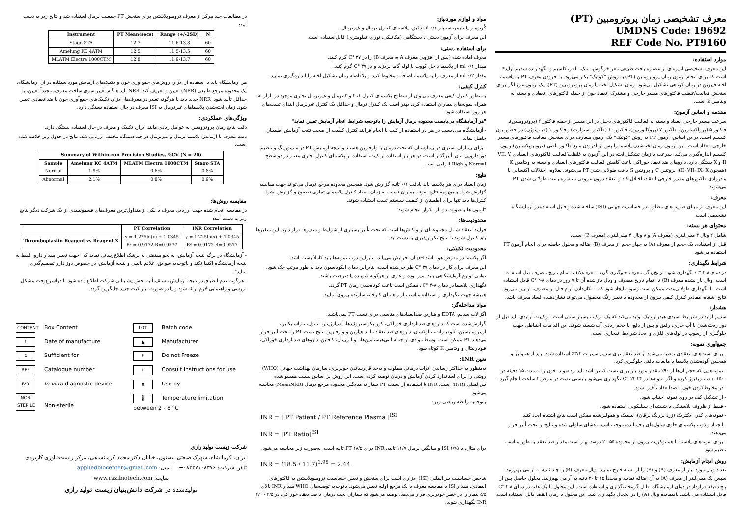معرف تشخیصی زمان پروترومبین (PT)
UMDNS Code: 19692
REF Code No. PT9160
موارد استفاده:
این معرف تشخیصی آمیزه‌ای از عصاره بافت طبیعی مغز خرگوش، نمک، بافر، کلسیم و نگهدارنده سدیم آزاید* است که برای انجام آزمون زمان پروترومبین (PT) به روش "کوئیک" بکار می‌رود. با افزودن معرف PT به پلاسما، لخته فیبرین در زمان کوتاهی تشکیل می‌شود. زمان تشکیل لخته یا زمان پروترومبین (PT)، یک آزمون غربالگر برای سنجش فعالیت/غلظت فاکتورهای مسیر خارجی و مشترک انعقاد خون از جمله فاکتورهای انعقادی وابسته به ویتامین k است.
مقدمه و اساس آزمون:
سرعت مسیر خارجی انعقاد وابسته به فعالیت فاکتورهای دخیل در این مسیر از جمله فاکتور ۲ (پروترومبین)، فاکتور ۵ (پرواکسلرین)، فاکتور ۷ (پروکانورتین)، فاکتور ۱۰ (فاکتور استوارت) و فاکتور ۱ (فیبرینوژن) در حضور یون کلسیم است. براین اساس، آزمون PT به روش "کوئیک" یک آزمون متعارف برای سنجش فعالیت فاکتورهای مسیر خارجی انعقاد است. این آزمون زمان لخته‌شدن پلاسما را پس از افزودن منبع فاکتور بافتی (ترومبوپلاستین) و یون کلسیم اندازه‌گیری می‌کند. سرعت یا زمان تشکیل لخته در این آزمون به غلظت/فعالیت فاکتورهای انعقادی VII, V, II و X بستگی دارد. داروهای ضدانعقاد خوراکی باعث کاهش فعالیت فاکتورهای انعقادی وابسته به ویتامین K (همچون II، VII، IX، X)، پروتئین C و پروتئین S باعث طولانی شدن PT می‌شوند. بعلاوه، اختلالات اکتسابی یا مادرزادی فاکتورهای مسیر خارجی انعقاد، اختلال کبد و انعقاد درون عروقی منتشره باعث طولانی شدن PT می‌شوند.
معرف:
این معرف بر مبنای ضریب‌های مطلوب در حساسیت جهانی (ISI) ساخته شده و قابل استفاده در آزمایشگاه تشخیصی است.
محتوای هر بسته:
شامل ۲ ویال ۴ میلی‌لیتری (معرف A) و ۸ ویال ۴ میلی‌لیتری (معرف B) است.
قبل از استفاده، یک حجم از معرف (A) به چهار حجم از معرف (B) اضافه و محلول حاصله برای انجام آزمون PT استفاده می‌شود.
شرایط نگهداری:
در دمای ۸-۲ °C نگهداری شود. از یخ‌زدگی معرف جلوگیری گردد. معرف(A) تا اتمام تاریخ مصرف قبل استفاده است. ویال باز نشده معرف (B) تا اتمام تاریخ مصرف و ویال باز شده آن تا ۷ روز در دمای ۸-۲ °C قابل استفاده است. با نگهداری طولانی‌مدت ممکن است رسوب ایجاد شود که با تکان‌دادن آرام قبل از مصرف، از بین می‌رود. نتایج اشتباه، مقادیر کنترل کیفی بیرون از محدوده یا تغییر رنگ محصول، می‌تواند نشان‌دهنده فساد معرف باشد.
هشدار:
سدیم آزاید در شرایط اسیدی هیدرازوئیک تولید می‌کند که یک ترکیب بسیار سمی است. ترکیبات آزایدی باید قبل از دور ریخته‌شدن با آب جاری، رقیق و پس از دفع، با حجم زیادی آب شسته شوند. این اقدامات احتیاطی جهت جلوگیری از رسوب در لوله‌های فلزی و ایجاد شرایط انفجاری است.
جمع‌آوری نمونه:
- برای تست‌های انعقادی توصیه می‌شود از ضدانعقاد تری سدیم سیترات ۳/۲٪ استفاده شود. باید از همولیز و همچنین آلوده‌شدن پلاسما با مایعات بافتی جلوگیری کرد.
- نمونه‌هایی که حجم آن‌ها از ۹۰٪ مقدار موردنیاز برای تست کمتر باشد باید رد شوند. خون را به مدت ۱۵ دقیقه در ۱۵۰۰ g سانتریفیوژ کرده و اگر نمونه‌ها در ۲۴-۲۲ °C نگهداری می‌شود بایستی تست در عرض ۲ ساعت انجام گیرد.
- در مخلوط‌کردن خون با ضدانعقاد تأخیر نشود.
- از تشکیل کف بر روی نمونه اجتناب شود.
- فقط از ظروف پلاستیکی یا شیشه‌ای سیلیکونی استفاده شود.
- نمونه‌های کدر، ایکتریک (زرد پررنگ یرقان)، لیپمیک و همولیزشده ممکن است نتایج اشتباه ایجاد کنند.
- انجماد و ذوب پلاسمای حاوی سلول‌های باقیمانده، موجب آسیب غشای سلولی شده و نتایج را تحت‌تأثیر قرار می‌دهند.
- برای نمونه‌های پلاسما با هماتوکریت بیرون از محدوده ۵۵-۲۰ درصد بهتر است مقدار ضدانعقاد به طور مناسب تنظیم شود.
روش انجام آزمایش:
تعداد ویال مورد نیاز از معرف (A) و (B) را از بسته خارج نمایید. ویال معرف (B) را چند ثانیه به آرامی بهم‌زنید. سپس یک میلی‌لیتر از معرف (A) به آن اضافه نمایید و مجدداً ۱۵ تا ۲۰ ثانیه به آرامی بهم‌زنید. محلول حاصل پس از پنج دقیقه قرارداد در دمای آزمایشگاه، قابل گرمخانه‌گذاری و استفاده است. این محلول تا یک هفته در دمای ۸-۲ °C قابل استفاده می باشد. باقیمانده ویال (A) را در یخچال نگهداری کنید. این محلول تا زمان انقضا قابل استفاده است.
مواد و لوازم موردنیاز:
کُرنومتر یا تایمر، سمپلر ۰/۱ ml دقیق، پلاسمای کنترل نرمال و غیرنرمال.
این معرف برای آزمون دستی یا دستگاهی (مکانیکی، نوری، نفلومتری) قابل‌استفاده است.
برای استفاده دستی:
معرف آماده شده (پس از افزودن معرف A به معرف B) را در ۳۷ °C گرم کنید.
مقدار ۰/۱ ml از پلاسما داخل کووت یا لوله گاما بریزید و در ۳۷ °C گرم کنید.
مقدار ۰/۲ ml از معرف را به پلاسما، اضافه و مخلوط کنید و بلافاصله زمان تشکیل لخته را اندازه‌گیری نمایید.
کنترل کیفی:
به‌منظور کنترل کیفی معرف می‌توان از سطوح پلاسمای کنترل ۱، ۲ و ۳ نرمال و غیرنرمال تجاری موجود در بازار به همراه نمونه‌های بیماران استفاده کرد. بهتر است یک کنترل نرمال و حداقل یک کنترل غیرنرمال ابتدای تست‌های هر روز استفاده شود.
"هر آزمایشگاه می‌بایست محدوده نرمال آزمایش را باتوجه‌به شرایط انجام آزمایش تعیین نماید"
- آزمایشگاه می‌بایست در هر بار استفاده از کیت با انجام فرایند کنترل کیفیت از صحت نتیجه آزمایش اطمینان حاصل نماید.
- برای بیماران بستری در بیمارستان که تحت درمان با وارفارین هستند و نتیجه آزمایش PT در مانیتورینگ و تنظیم دوز دارویی آنان تأثیرگذار است، در هر بار استفاده از کیت، استفاده از پلاسمای کنترل تجاری معتبر در دو سطح Normal و High الزامی است.
نتایج:
زمان انعقاد برای هر پلاسما باید بادقت ۰/۱ ثانیه گزارش شود. همچنین محدوده مرجع نرمال می‌تواند جهت مقایسه گزارش شود. به‌هیچ‌وجه نتایج نمونه بیماران نسبت به زمان انعقاد کنترل پلاسمای تجاری تصحیح و گزارش نشود. کنترل‌ها باید تنها برای اطمینان از کیفیت سیستم تست استفاده شوند.
"آزمون ها به‌صورت دو بار تکرار انجام شوند"
محدودیت‌ها:
فرآیند انعقاد شامل مجموعه‌ای از واکنش‌ها است که تحت تأثیر بسیاری از شرایط و متغیرها قرار دارد. این متغیرها باید کنترل شوند تا نتایج تکرارپذیری به دست آید.
محدودیت تکنیکی:
اگر پلاسما در معرض هوا باشد pH آن افزایش می‌یابد، بنابراین درب نمونه‌ها باید کاملاً بسته باشد.
این معرف برای کار در دمای ۳۷ °C طراحی‌شده است، بنابراین دمای انکوباسیون باید به طور مرتب چک شود.
تمامی لوازم آزمایشگاهی باید تمیز بوده و عاری از هرگونه شوینده یا دترجنت باشند.
نگهداری پلاسما در دمای ۸-۴ °C ، ممکن است باعث کوتاه‌شدن زمان PT گردد.
همیشه جهت نگهداری و استفاده مناسب از راهنمای کارخانه سازنده پیروی نمایید.
مواد مداخله‌گر:
اگزالات سدیم، EDTA و هپارین ضدانعقادهای مناسبی برای تست PT نمی‌باشند.
گزارش‌شده است که داروهای ضدبارداری خوراکی، کورتیکواستروئیدها، آسپارژیناز، اتانول، تتراسایکلین، اریترومایسین، کلوفیبرات، نالوکسان، داروهای ضدانعقاد مانند هپارین و وارفارین نتایج تست PT را تحت‌تأثیر قرار می‌دهند.PT ممکن است توسط موادی از جمله آنتی‌هیستامین‌ها، بوتابربیتال، کافئین، داروهای ضدبارداری خوراکی، فنوباربیتال و ویتامین K کوتاه شود.
تعیین INR:
به‌منظور به حداکثر رساندن اثرات درمانی مطلوب و به‌حداقل‌رساندن خونریزی، سازمان بهداشت جهانی (WHO) روشی را برای استاندارد کردن آزمایش و درمان توصیه کرده است. این روش بر اساس نسبت همسو شده بین‌المللی (INR) است. INR با استفاده از نسبت PT بیمار به میانگین محدوده مرجع نرمال (MeanNRR) محاسبه می‌شود.
باتوجه‌به رابطه ریاضی زیر:
INR = [ PT Patient / PT Reference Plasma ]<sup>ISI</sup>
INR = [PT Ratio]<sup>ISI</sup>
برای مثال، با ISI ۱/۹۵ و میانگین نرمال ۱۱/۷ ثانیه، INR برای PT ۱۸/۵ ثانیه است. به‌صورت زیر محاسبه می‌شود:
INR = (18.5 / 11.7)<sup>1.95</sup> = 2.44
شاخص حساسیت بین‌المللی (ISI) ابزاری است برای سنجش و تعیین حساسیت ترومبوپلاستین به فاکتورهای انعقادی. مقدار ISI با مقایسه معرف با یک مرجع اولیه تعیین می‌شود. باتوجه‌به توصیه‌های WHO مقدار INR بالای ۵/۵ بیمار را در خطر خونریزی قرار می‌دهد. توصیه می‌شود که بیماران تحت درمان با ضدانعقاد خوراکی، در ۳/۵ - ۲/۰ INR نگهداری شوند.
در مطالعات چند مرکز از معرف ترومبوپلاستین برای سنجش PT جمعیت نرمال استفاده شد و نتایج زیر به دست آمد:
| Instrument | PT Mean(secs) | Range (+/-2SD) | N |
| --- | --- | --- | --- |
| Stago STA | 12.7 | 11.6-13.8 | 60 |
| Amelung KC 4ATM | 12.5 | 11.5-13.5 | 60 |
| MLATM Electra 1000CTM | 12.8 | 11.9-13.7 | 60 |
هر آزمایشگاه باید با استفاده از ابزار، روش‌های جمع‌آوری خون و تکنیک‌های آزمایش مورداستفاده در آن آزمایشگاه، یک محدوده مرجع طبیعی (NRR) تعیین و تعریف کند. NRR باید هنگام تغییر سری ساخت معرف، مجدداً تعیین، یا حداقل تأیید شود. NRR جدید باید با هرگونه تغییر در معرف‌ها، ابزار، تکنیک‌های جمع‌آوری خون یا ضدانعقادی تعیین شود. زمان لخته‌شدن پلاسماهای غیرنرمال به ISI معرف در حال استفاده بستگی دارد.
ویژگی‌های عملکردی:
دقت نتایج زمان پروترومبین به عوامل زیادی مانند ابزار، تکنیک و معرف در حال استفاده بستگی دارد.
دقت معرف با آزمایش پلاسما نرمال و غیرنرمال در چند دستگاه مختلف ارزیابی شد. نتایج در جدول زیر خلاصه شده است:
| Summary of Within-run Precision Studies, %CV (N = 20) | | | |
| --- | --- | --- | --- |
| Sample | Amelung KC 4ATM | MLATM Electra 1000CTM | Stago STA |
| Normal | 1.9% | 0.6% | 0.8% |
| Abnormal | 2.1% | 0.8% | 0.9% |
مقایسه روش‌ها:
در مقایسه انجام شده جهت ارزیابی معرف با یکی از متداول‌ترین معرف‌های فسفولیپیدی از یک شرکت دیگر نتایج زیر به دست آمد:
| | PT Correlation | INR Correlation |
| --- | --- | --- |
| Thromboplastin Reagent vs Reagent X | y = 1.225ln(x) + 1.0345 R² = 0.9172 R=0.9577 | y = 1.225ln(x) + 1.0345 R² = 0.9172 R=0.9577 |
- آزمایشگاه در برگه نتیجه آزمایش، به نحو مقتضی به پزشک اطلاع‌رسانی نماید که "جهت تعیین مقدار دارو، فقط به نتیجه آزمایشگاه اکتفا نکند و باتوجه‌به سوابق، علائم بالینی و نتیجه آزمایش، در خصوص دوز دارو تصمیم‌گیری نماید".
- هرگونه عدم انطباق در نتیجه آزمایش مستقیماً به بخش پشتیبانی شرکت اطلاع داده شود تا دراسرع‌وقت مشکل بررسی و راهنمایی لازم ارائه شود و یا در صورت نیاز کیت جدید جایگزین گردد.
CONTENT Box Content
LOT Batch code
⌇ Date of manufacture
▲ Manufacturer
Σ Sufficient for
❄ Do not Freeze
REF Catalogue number
i Consult instructions for use
IVD In vitro diagnostic device
⧗ Use by
NON STERILE Non-sterile
🌡 Temperature limitation between 2 - 8 °C
شرکت زیست تولید رازی
ایران، کرمانشاه، شهرک صنعتی بیستون، خیابان دکتر محمد کرمانشاهی، مرکز زیست‌فناوری کاربردی.
تلفن شرکت: ۰۸۳۳۷۱۰۸۳۷۶+ ایمیل: appliedbiocenter@gmail.com
سایت: www.razibiotech.com
تولیدشده در شرکت دانش‌بنیان زیست تولید رازی